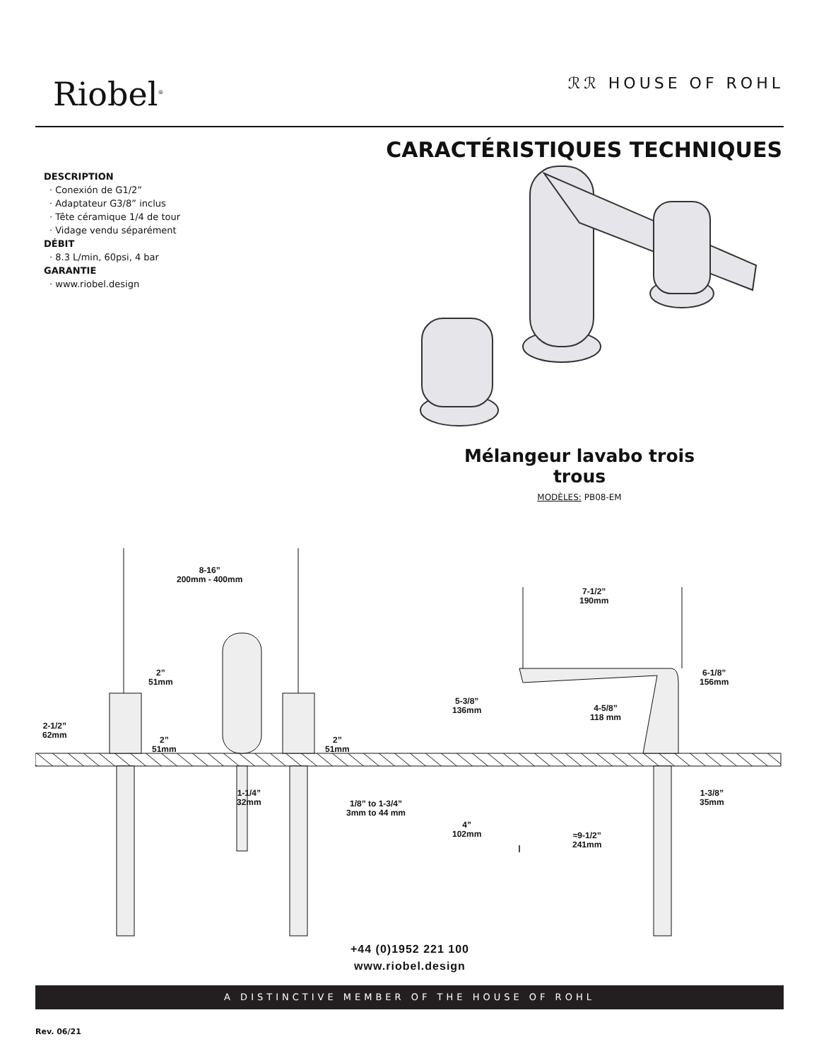Riobel<sup>®</sup>
ℛℛ HOUSE OF ROHL
CARACTÉRISTIQUES TECHNIQUES
DESCRIPTION
· Conexión de G1/2”
· Adaptateur G3/8” inclus
· Tête céramique 1/4 de tour
· Vidage vendu séparément
DÉBIT
· 8.3 L/min, 60psi, 4 bar
GARANTIE
· www.riobel.design
Mélangeur lavabo trois trous
MODÈLES: PB08-EM
8-16”
200mm - 400mm
7-1/2”
190mm
2”
51mm
2-1/2”
62mm
2”
51mm
2”
51mm
5-3/8”
136mm
4-5/8”
118 mm
6-1/8”
156mm
1-1/4”
32mm
1/8” to 1-3/4”
3mm to 44 mm
4”
102mm
≈9-1/2”
241mm
1-3/8”
35mm
+44 (0)1952 221 100
www.riobel.design
A DISTINCTIVE MEMBER OF THE HOUSE OF ROHL
Rev. 06/21